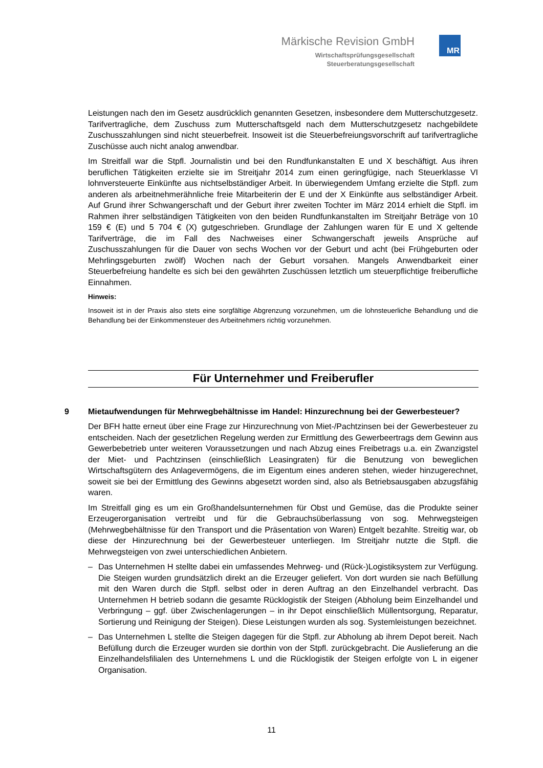Märkische Revision GmbH
Wirtschaftsprüfungsgesellschaft
Steuerberatungsgesellschaft
MR
Leistungen nach den im Gesetz ausdrücklich genannten Gesetzen, insbesondere dem Mutterschutzgesetz. Tarifvertragliche, dem Zuschuss zum Mutterschaftsgeld nach dem Mutterschutzgesetz nachgebildete Zuschusszahlungen sind nicht steuerbefreit. Insoweit ist die Steuerbefreiungsvorschrift auf tarifvertragliche Zuschüsse auch nicht analog anwendbar.
Im Streitfall war die Stpfl. Journalistin und bei den Rundfunkanstalten E und X beschäftigt. Aus ihren beruflichen Tätigkeiten erzielte sie im Streitjahr 2014 zum einen geringfügige, nach Steuerklasse VI lohnversteuerte Einkünfte aus nichtselbständiger Arbeit. In überwiegendem Umfang erzielte die Stpfl. zum anderen als arbeitnehmerähnliche freie Mitarbeiterin der E und der X Einkünfte aus selbständiger Arbeit. Auf Grund ihrer Schwangerschaft und der Geburt ihrer zweiten Tochter im März 2014 erhielt die Stpfl. im Rahmen ihrer selbständigen Tätigkeiten von den beiden Rundfunkanstalten im Streitjahr Beträge von 10 159 € (E) und 5 704 € (X) gutgeschrieben. Grundlage der Zahlungen waren für E und X geltende Tarifverträge, die im Fall des Nachweises einer Schwangerschaft jeweils Ansprüche auf Zuschusszahlungen für die Dauer von sechs Wochen vor der Geburt und acht (bei Frühgeburten oder Mehrlingsgeburten zwölf) Wochen nach der Geburt vorsahen. Mangels Anwendbarkeit einer Steuerbefreiung handelte es sich bei den gewährten Zuschüssen letztlich um steuerpflichtige freiberufliche Einnahmen.
Hinweis:
Insoweit ist in der Praxis also stets eine sorgfältige Abgrenzung vorzunehmen, um die lohnsteuerliche Behandlung und die Behandlung bei der Einkommensteuer des Arbeitnehmers richtig vorzunehmen.
Für Unternehmer und Freiberufler
9 Mietaufwendungen für Mehrwegbehältnisse im Handel: Hinzurechnung bei der Gewerbesteuer?
Der BFH hatte erneut über eine Frage zur Hinzurechnung von Miet-/Pachtzinsen bei der Gewerbesteuer zu entscheiden. Nach der gesetzlichen Regelung werden zur Ermittlung des Gewerbeertrags dem Gewinn aus Gewerbebetrieb unter weiteren Voraussetzungen und nach Abzug eines Freibetrags u.a. ein Zwanzigstel der Miet- und Pachtzinsen (einschließlich Leasingraten) für die Benutzung von beweglichen Wirtschaftsgütern des Anlagevermögens, die im Eigentum eines anderen stehen, wieder hinzugerechnet, soweit sie bei der Ermittlung des Gewinns abgesetzt worden sind, also als Betriebsausgaben abzugsfähig waren.
Im Streitfall ging es um ein Großhandelsunternehmen für Obst und Gemüse, das die Produkte seiner Erzeugerorganisation vertreibt und für die Gebrauchsüberlassung von sog. Mehrwegsteigen (Mehrwegbehältnisse für den Transport und die Präsentation von Waren) Entgelt bezahlte. Streitig war, ob diese der Hinzurechnung bei der Gewerbesteuer unterliegen. Im Streitjahr nutzte die Stpfl. die Mehrwegsteigen von zwei unterschiedlichen Anbietern.
– Das Unternehmen H stellte dabei ein umfassendes Mehrweg- und (Rück-)Logistiksystem zur Verfügung. Die Steigen wurden grundsätzlich direkt an die Erzeuger geliefert. Von dort wurden sie nach Befüllung mit den Waren durch die Stpfl. selbst oder in deren Auftrag an den Einzelhandel verbracht. Das Unternehmen H betrieb sodann die gesamte Rücklogistik der Steigen (Abholung beim Einzelhandel und Verbringung – ggf. über Zwischenlagerungen – in ihr Depot einschließlich Müllentsorgung, Reparatur, Sortierung und Reinigung der Steigen). Diese Leistungen wurden als sog. Systemleistungen bezeichnet.
– Das Unternehmen L stellte die Steigen dagegen für die Stpfl. zur Abholung ab ihrem Depot bereit. Nach Befüllung durch die Erzeuger wurden sie dorthin von der Stpfl. zurückgebracht. Die Auslieferung an die Einzelhandelsfilialen des Unternehmens L und die Rücklogistik der Steigen erfolgte von L in eigener Organisation.
11